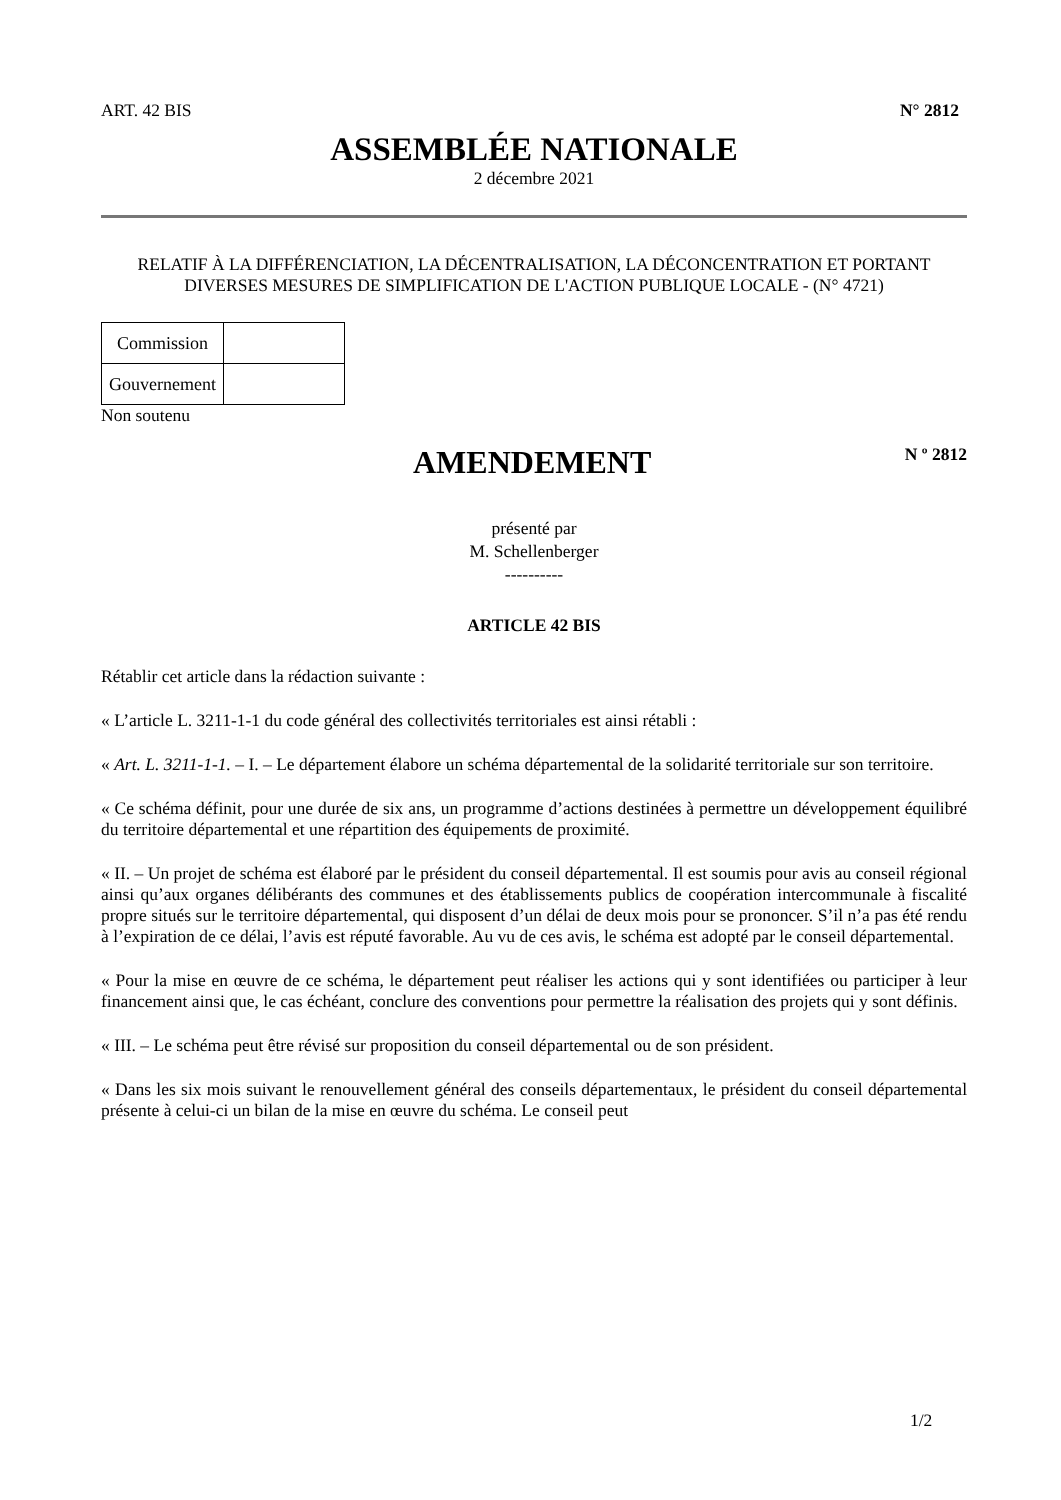ART. 42 BIS N° 2812
ASSEMBLÉE NATIONALE
2 décembre 2021
RELATIF À LA DIFFÉRENCIATION, LA DÉCENTRALISATION, LA DÉCONCENTRATION ET PORTANT DIVERSES MESURES DE SIMPLIFICATION DE L'ACTION PUBLIQUE LOCALE - (N° 4721)
| Commission | |
| Gouvernement | |
Non soutenu
AMENDEMENT
N º 2812
présenté par
M. Schellenberger
----------
ARTICLE 42 BIS
Rétablir cet article dans la rédaction suivante :
« L’article L. 3211-1-1 du code général des collectivités territoriales est ainsi rétabli :
« Art. L. 3211-1-1. – I. – Le département élabore un schéma départemental de la solidarité territoriale sur son territoire.
« Ce schéma définit, pour une durée de six ans, un programme d’actions destinées à permettre un développement équilibré du territoire départemental et une répartition des équipements de proximité.
« II. – Un projet de schéma est élaboré par le président du conseil départemental. Il est soumis pour avis au conseil régional ainsi qu’aux organes délibérants des communes et des établissements publics de coopération intercommunale à fiscalité propre situés sur le territoire départemental, qui disposent d’un délai de deux mois pour se prononcer. S’il n’a pas été rendu à l’expiration de ce délai, l’avis est réputé favorable. Au vu de ces avis, le schéma est adopté par le conseil départemental.
« Pour la mise en œuvre de ce schéma, le département peut réaliser les actions qui y sont identifiées ou participer à leur financement ainsi que, le cas échéant, conclure des conventions pour permettre la réalisation des projets qui y sont définis.
« III. – Le schéma peut être révisé sur proposition du conseil départemental ou de son président.
« Dans les six mois suivant le renouvellement général des conseils départementaux, le président du conseil départemental présente à celui-ci un bilan de la mise en œuvre du schéma. Le conseil peut
1/2